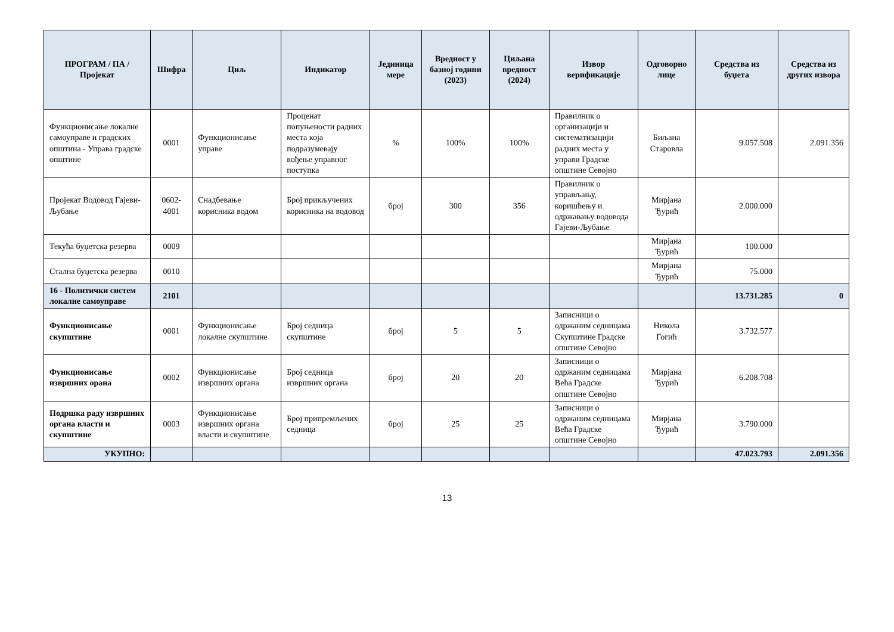| ПРОГРАМ / ПА / Пројекат | Шифра | Циљ | Индикатор | Јединица мере | Вредност у базној години (2023) | Циљана вредност (2024) | Извор верификације | Одговорно лице | Средства из буџета | Средства из других извора |
| --- | --- | --- | --- | --- | --- | --- | --- | --- | --- | --- |
| Функционисање локалне самоуправе и градских општина - Управа градске општине | 0001 | Функционисање управе | Проценат попуњености радних места која подразумевају вођење управног поступка | % | 100% | 100% | Правилник о организацији и систематизацији радних места у управи Градске општине Севојно | Биљана Старовла | 9.057.508 | 2.091.356 |
| Пројекат Водовод Гајеви-Љубање | 0602-4001 | Снадбевање корисника водом | Број прикључених корисника на водовод | број | 300 | 356 | Правилник о управљању, коришћењу и одржавању водовода Гајеви-Љубање | Мирјана Ђурић | 2.000.000 | |
| Текућа буџетска резерва | 0009 | | | | | | | Мирјана Ђурић | 100.000 | |
| Стална буџетска резерва | 0010 | | | | | | | Мирјана Ђурић | 75.000 | |
| 16 - Политички систем локалне самоуправе | 2101 | | | | | | | | 13.731.285 | 0 |
| Функционисање скупштине | 0001 | Функционисање локалне скупштине | Број седница скупштине | број | 5 | 5 | Записници о одржаним седницама Скупштине Градске општине Севојно | Никола Гогић | 3.732.577 | |
| Функционисање извршних орана | 0002 | Функционисање извршних органа | Број седница извршних органа | број | 20 | 20 | Записници о одржаним седницама Већа Градске општине Севојно | Мирјана Ђурић | 6.208.708 | |
| Подршка раду извршних органа власти и скупштине | 0003 | Функционисање извршних органа власти и скупштине | Број припремљених седница | број | 25 | 25 | Записници о одржаним седницама Већа Градске општине Севојно | Мирјана Ђурић | 3.790.000 | |
| УКУПНО: | | | | | | | | | 47.023.793 | 2.091.356 |
13